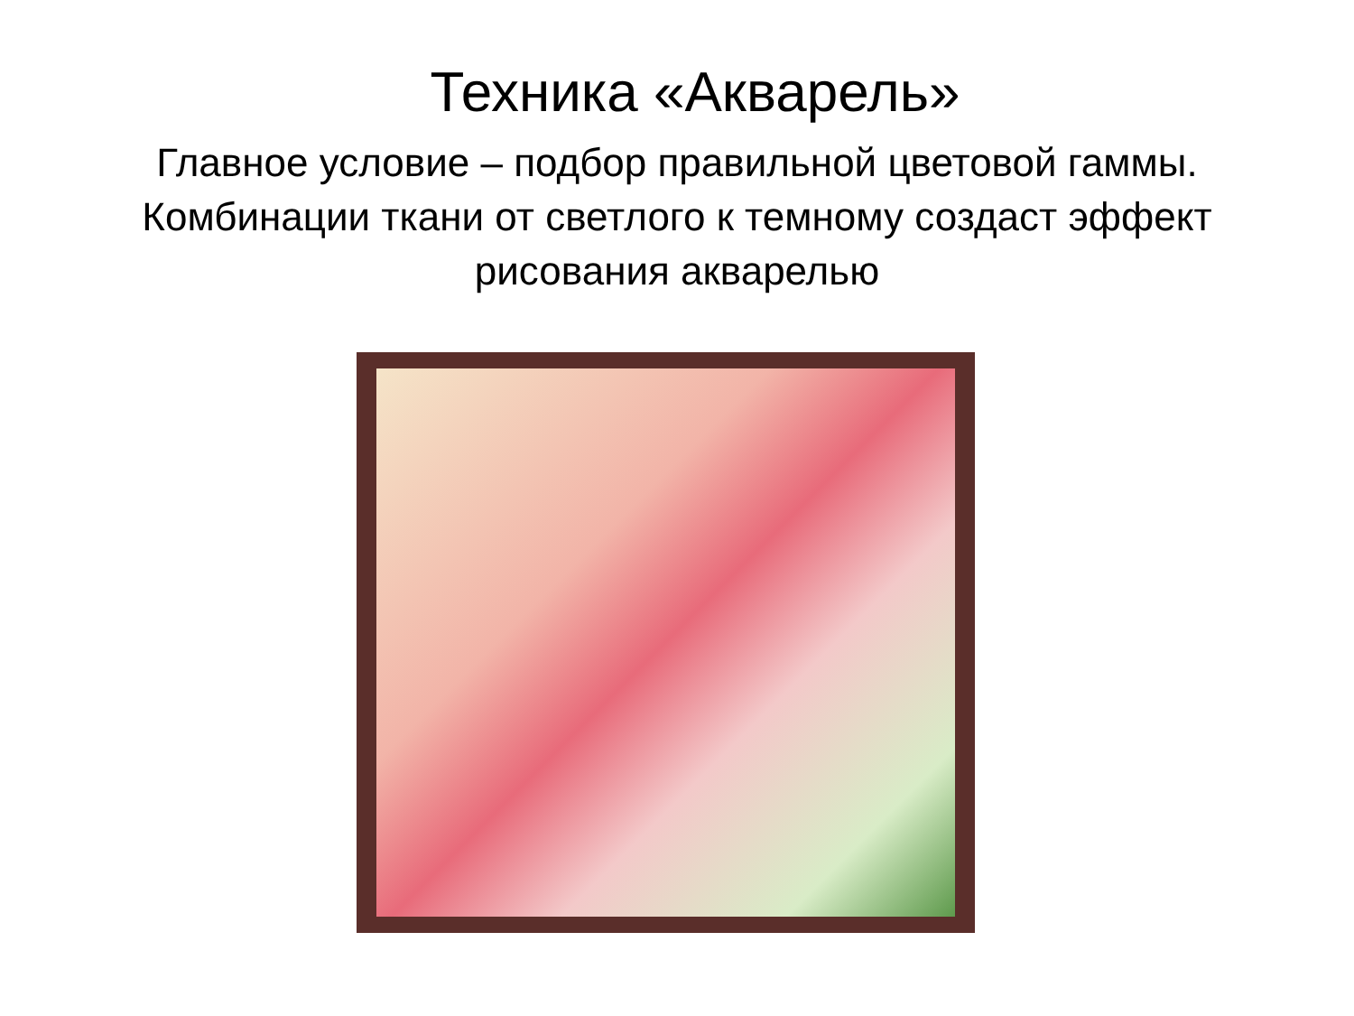Техника «Акварель»
Главное условие – подбор правильной цветовой гаммы. Комбинации ткани от светлого к темному создаст эффект рисования акварелью